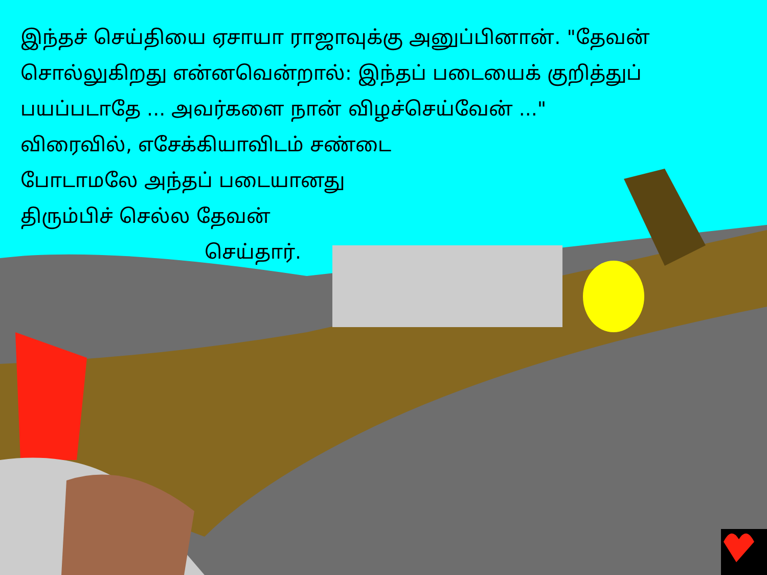இந்தச் செய்தியை ஏசாயா ராஜாவுக்கு அனுப்பினான். "தேவன் சொல்லுகிறது என்னவென்றால்: இந்தப் படையைக் குறித்துப் பயப்படாதே ... அவர்களை நான் விழச்செய்வேன் ..."
விரைவில், எசேக்கியாவிடம் சண்டை
போடாமலே அந்தப் படையானது
திரும்பிச் செல்ல தேவன்
செய்தார்.